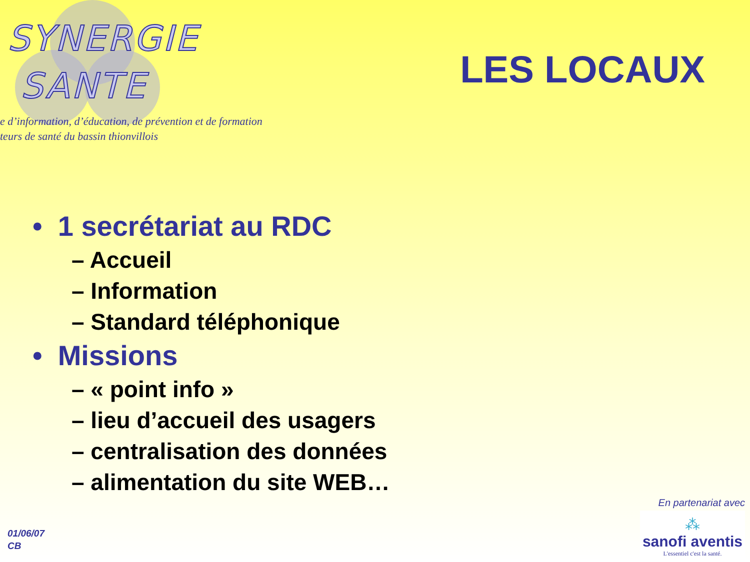SYNERGIE
SANTE
e d’information, d’éducation, de prévention et de formation
teurs de santé du bassin thionvillois
LES LOCAUX
• 1 secrétariat au RDC
– Accueil
– Information
– Standard téléphonique
• Missions
– « point info »
– lieu d’accueil des usagers
– centralisation des données
– alimentation du site WEB…
01/06/07
CB
En partenariat avec
⁂
sanofi aventis
L'essentiel c'est la santé.